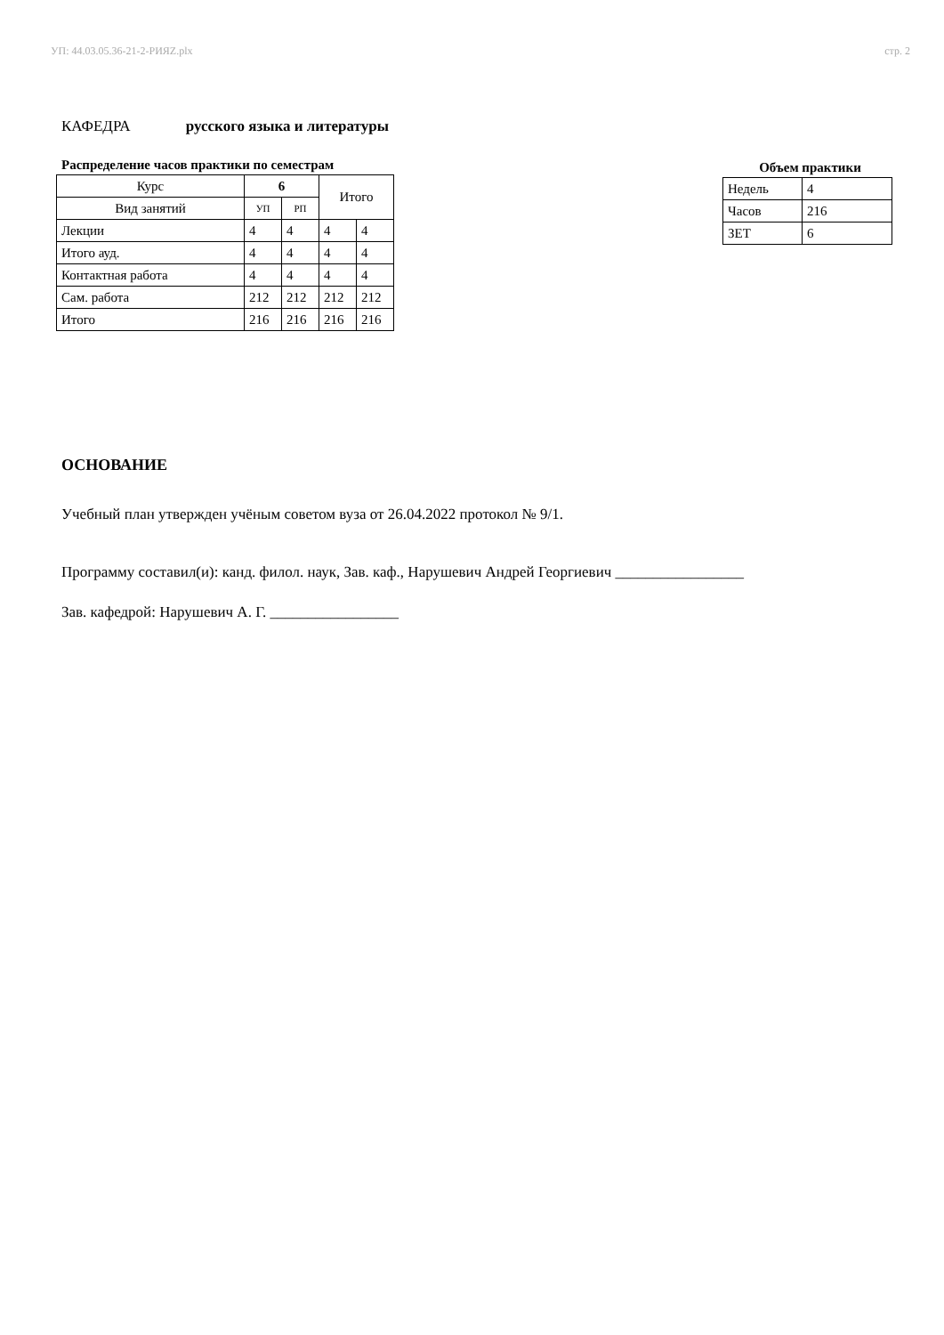УП: 44.03.05.36-21-2-РИЯZ.plx стр. 2
КАФЕДРА русского языка и литературы
Распределение часов практики по семестрам
| Курс | 6 | | Итого | |
| --- | --- | --- | --- | --- |
| Вид занятий | УП | РП | | |
| Лекции | 4 | 4 | 4 | 4 |
| Итого ауд. | 4 | 4 | 4 | 4 |
| Контактная работа | 4 | 4 | 4 | 4 |
| Сам. работа | 212 | 212 | 212 | 212 |
| Итого | 216 | 216 | 216 | 216 |
Объем практики
| Недель | 4 |
| Часов | 216 |
| ЗЕТ | 6 |
ОСНОВАНИЕ
Учебный план утвержден учёным советом вуза от 26.04.2022 протокол № 9/1.
Программу составил(и): канд. филол. наук, Зав. каф., Нарушевич Андрей Георгиевич _________________
Зав. кафедрой: Нарушевич А. Г. _________________